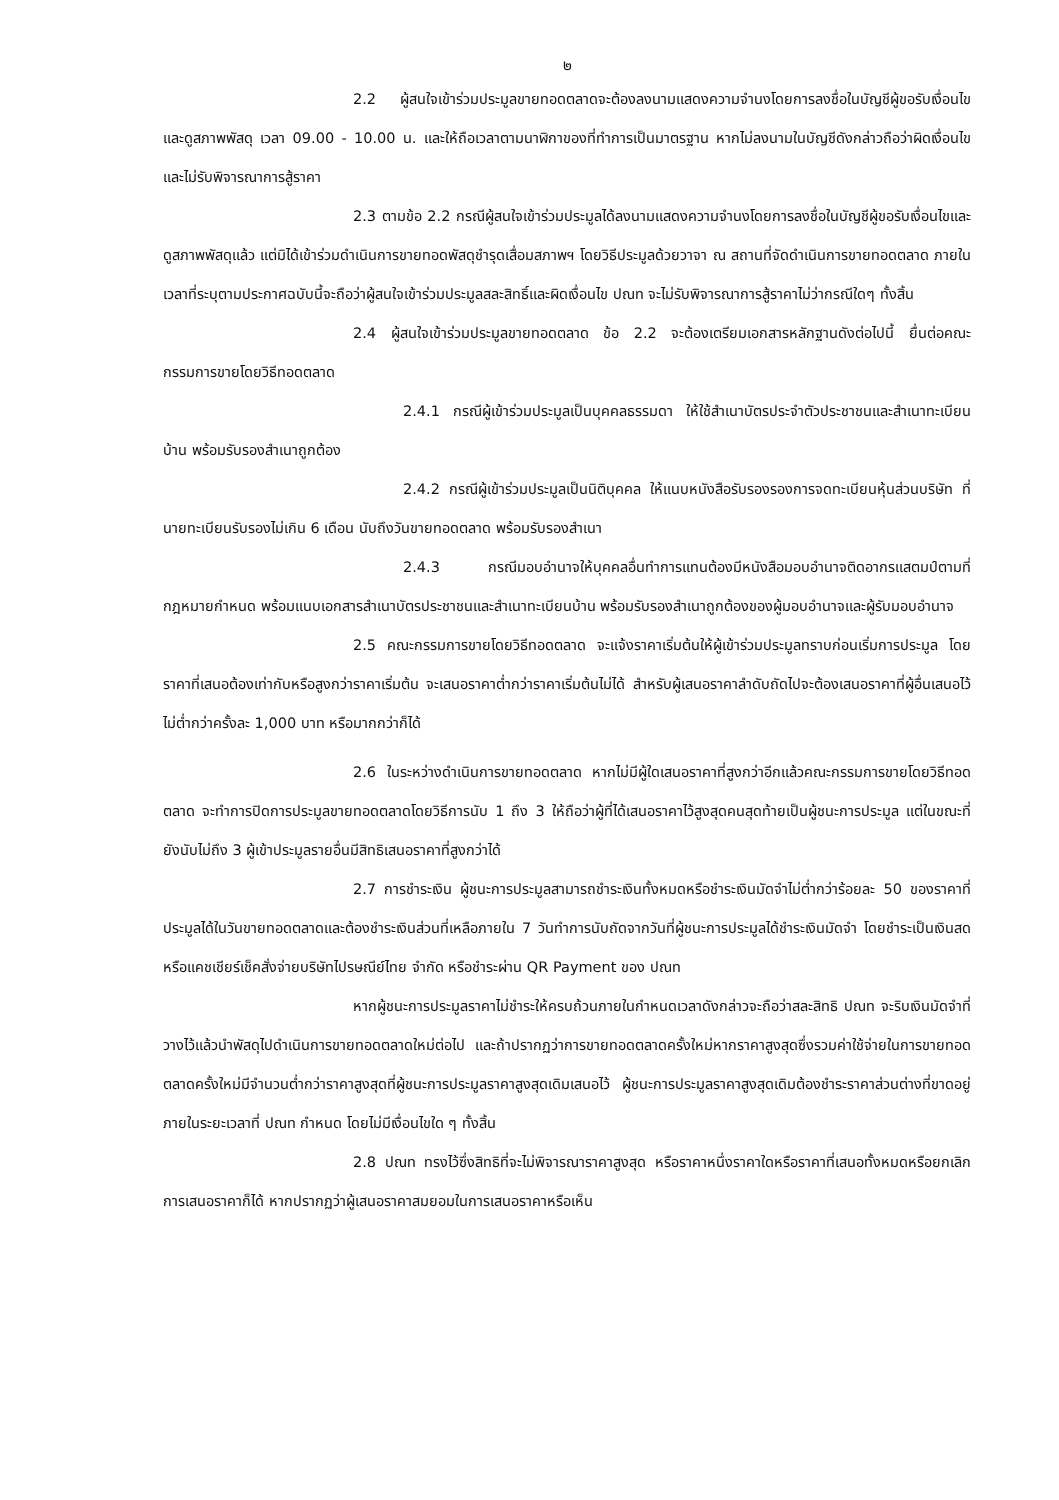๒
2.2 ผู้สนใจเข้าร่วมประมูลขายทอดตลาดจะต้องลงนามแสดงความจำนงโดยการลงชื่อในบัญชีผู้ขอรับเงื่อนไขและดูสภาพพัสดุ เวลา 09.00 - 10.00 น. และให้ถือเวลาตามนาฬิกาของที่ทำการเป็นมาตรฐาน หากไม่ลงนามในบัญชีดังกล่าวถือว่าผิดเงื่อนไขและไม่รับพิจารณาการสู้ราคา
2.3 ตามข้อ 2.2 กรณีผู้สนใจเข้าร่วมประมูลได้ลงนามแสดงความจำนงโดยการลงชื่อในบัญชีผู้ขอรับเงื่อนไขและดูสภาพพัสดุแล้ว แต่มิได้เข้าร่วมดำเนินการขายทอดพัสดุชำรุดเสื่อมสภาพฯ โดยวิธีประมูลด้วยวาจา ณ สถานที่จัดดำเนินการขายทอดตลาด ภายในเวลาที่ระบุตามประกาศฉบับนี้จะถือว่าผู้สนใจเข้าร่วมประมูลสละสิทธิ์และผิดเงื่อนไข ปณท จะไม่รับพิจารณาการสู้ราคาไม่ว่ากรณีใดๆ ทั้งสิ้น
2.4 ผู้สนใจเข้าร่วมประมูลขายทอดตลาด ข้อ 2.2 จะต้องเตรียมเอกสารหลักฐานดังต่อไปนี้ ยื่นต่อคณะกรรมการขายโดยวิธีทอดตลาด
2.4.1 กรณีผู้เข้าร่วมประมูลเป็นบุคคลธรรมดา ให้ใช้สำเนาบัตรประจำตัวประชาชนและสำเนาทะเบียนบ้าน พร้อมรับรองสำเนาถูกต้อง
2.4.2 กรณีผู้เข้าร่วมประมูลเป็นนิติบุคคล ให้แนบหนังสือรับรองรองการจดทะเบียนหุ้นส่วนบริษัท ที่นายทะเบียนรับรองไม่เกิน 6 เดือน นับถึงวันขายทอดตลาด พร้อมรับรองสำเนา
2.4.3 กรณีมอบอำนาจให้บุคคลอื่นทำการแทนต้องมีหนังสือมอบอำนาจติดอากรแสตมป์ตามที่กฎหมายกำหนด พร้อมแนบเอกสารสำเนาบัตรประชาชนและสำเนาทะเบียนบ้าน พร้อมรับรองสำเนาถูกต้องของผู้มอบอำนาจและผู้รับมอบอำนาจ
2.5 คณะกรรมการขายโดยวิธีทอดตลาด จะแจ้งราคาเริ่มต้นให้ผู้เข้าร่วมประมูลทราบก่อนเริ่มการประมูล โดยราคาที่เสนอต้องเท่ากับหรือสูงกว่าราคาเริ่มต้น จะเสนอราคาต่ำกว่าราคาเริ่มต้นไม่ได้ สำหรับผู้เสนอราคาลำดับถัดไปจะต้องเสนอราคาที่ผู้อื่นเสนอไว้ไม่ต่ำกว่าครั้งละ 1,000 บาท หรือมากกว่าก็ได้
2.6 ในระหว่างดำเนินการขายทอดตลาด หากไม่มีผู้ใดเสนอราคาที่สูงกว่าอีกแล้วคณะกรรมการขายโดยวิธีทอดตลาด จะทำการปิดการประมูลขายทอดตลาดโดยวิธีการนับ 1 ถึง 3 ให้ถือว่าผู้ที่ได้เสนอราคาไว้สูงสุดคนสุดท้ายเป็นผู้ชนะการประมูล แต่ในขณะที่ยังนับไม่ถึง 3 ผู้เข้าประมูลรายอื่นมีสิทธิเสนอราคาที่สูงกว่าได้
2.7 การชำระเงิน ผู้ชนะการประมูลสามารถชำระเงินทั้งหมดหรือชำระเงินมัดจำไม่ต่ำกว่าร้อยละ 50 ของราคาที่ประมูลได้ในวันขายทอดตลาดและต้องชำระเงินส่วนที่เหลือภายใน 7 วันทำการนับถัดจากวันที่ผู้ชนะการประมูลได้ชำระเงินมัดจำ โดยชำระเป็นเงินสดหรือแคชเชียร์เช็คสั่งจ่ายบริษัทไปรษณีย์ไทย จำกัด หรือชำระผ่าน QR Payment ของ ปณท
หากผู้ชนะการประมูลราคาไม่ชำระให้ครบถ้วนภายในกำหนดเวลาดังกล่าวจะถือว่าสละสิทธิ ปณท จะริบเงินมัดจำที่วางไว้แล้วนำพัสดุไปดำเนินการขายทอดตลาดใหม่ต่อไป และถ้าปรากฏว่าการขายทอดตลาดครั้งใหม่หากราคาสูงสุดซึ่งรวมค่าใช้จ่ายในการขายทอดตลาดครั้งใหม่มีจำนวนต่ำกว่าราคาสูงสุดที่ผู้ชนะการประมูลราคาสูงสุดเดิมเสนอไว้ ผู้ชนะการประมูลราคาสูงสุดเดิมต้องชำระราคาส่วนต่างที่ขาดอยู่ภายในระยะเวลาที่ ปณท กำหนด โดยไม่มีเงื่อนไขใด ๆ ทั้งสิ้น
2.8 ปณท ทรงไว้ซึ่งสิทธิที่จะไม่พิจารณาราคาสูงสุด หรือราคาหนึ่งราคาใดหรือราคาที่เสนอทั้งหมดหรือยกเลิกการเสนอราคาก็ได้ หากปรากฏว่าผู้เสนอราคาสมยอมในการเสนอราคาหรือเห็น